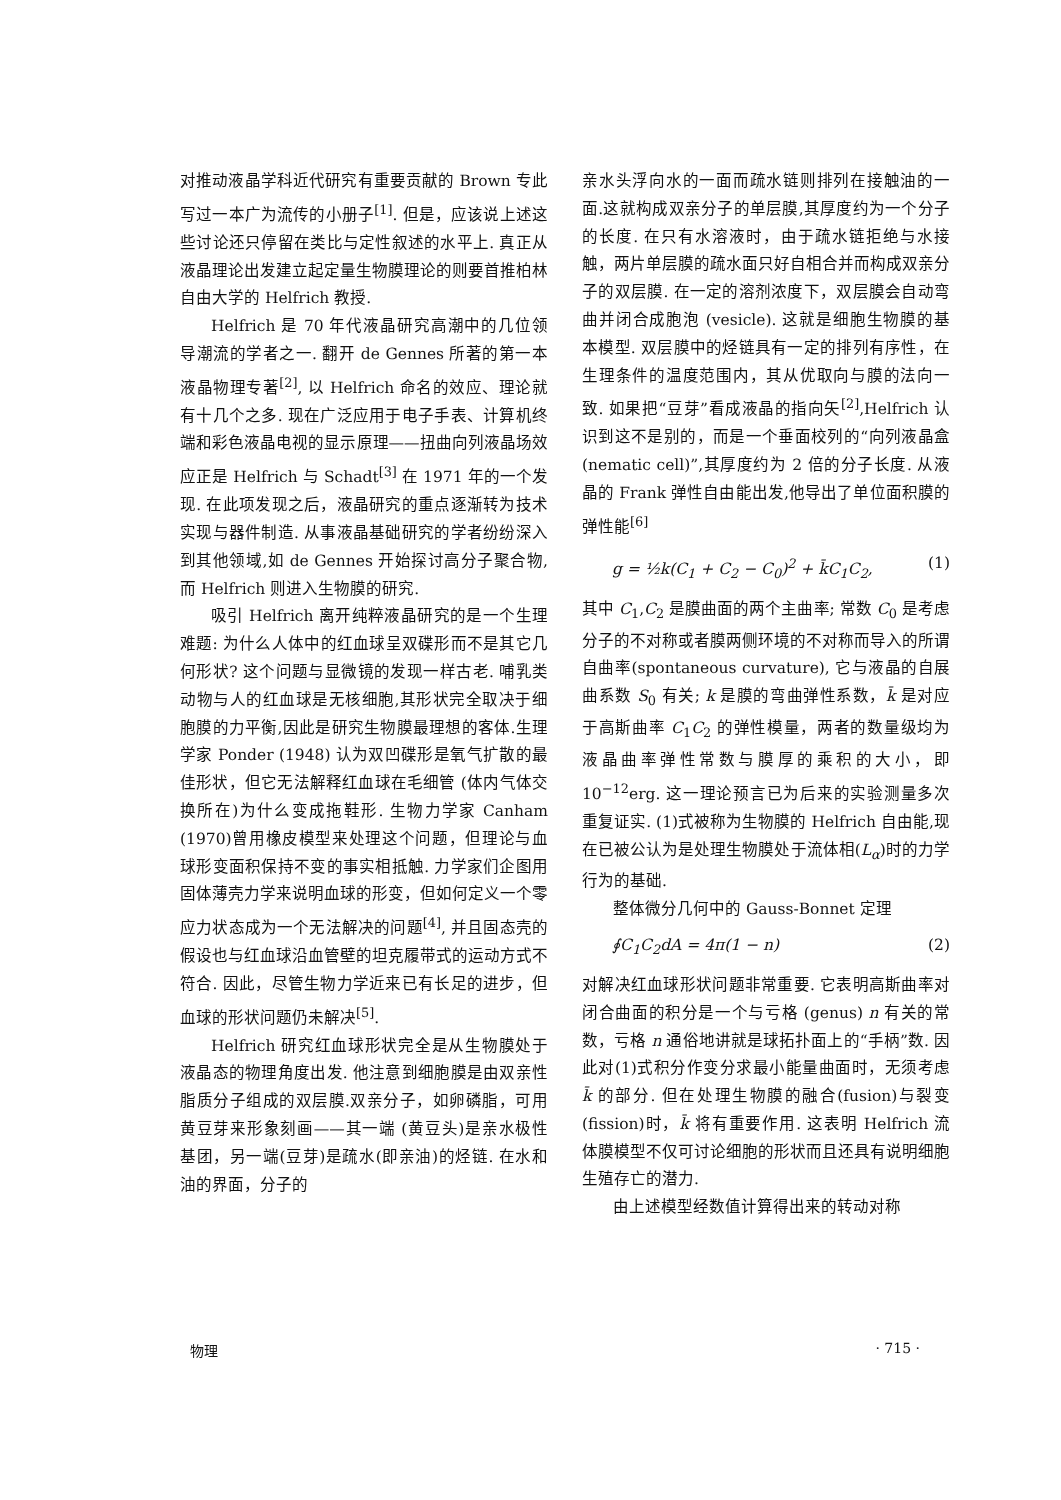对推动液晶学科近代研究有重要贡献的 Brown 专此写过一本广为流传的小册子<sup>[1]</sup>. 但是，应该说上述这些讨论还只停留在类比与定性叙述的水平上. 真正从液晶理论出发建立起定量生物膜理论的则要首推柏林自由大学的 Helfrich 教授.
Helfrich 是 70 年代液晶研究高潮中的几位领导潮流的学者之一. 翻开 de Gennes 所著的第一本液晶物理专著<sup>[2]</sup>, 以 Helfrich 命名的效应、理论就有十几个之多. 现在广泛应用于电子手表、计算机终端和彩色液晶电视的显示原理——扭曲向列液晶场效应正是 Helfrich 与 Schadt<sup>[3]</sup> 在 1971 年的一个发现. 在此项发现之后，液晶研究的重点逐渐转为技术实现与器件制造. 从事液晶基础研究的学者纷纷深入到其他领域,如 de Gennes 开始探讨高分子聚合物,而 Helfrich 则进入生物膜的研究.
吸引 Helfrich 离开纯粹液晶研究的是一个生理难题: 为什么人体中的红血球呈双碟形而不是其它几何形状? 这个问题与显微镜的发现一样古老. 哺乳类动物与人的红血球是无核细胞,其形状完全取决于细胞膜的力平衡,因此是研究生物膜最理想的客体.生理学家 Ponder (1948) 认为双凹碟形是氧气扩散的最佳形状，但它无法解释红血球在毛细管 (体内气体交换所在)为什么变成拖鞋形. 生物力学家 Canham (1970)曾用橡皮模型来处理这个问题，但理论与血球形变面积保持不变的事实相抵触. 力学家们企图用固体薄壳力学来说明血球的形变，但如何定义一个零应力状态成为一个无法解决的问题<sup>[4]</sup>, 并且固态壳的假设也与红血球沿血管壁的坦克履带式的运动方式不符合. 因此，尽管生物力学近来已有长足的进步，但血球的形状问题仍未解决<sup>[5]</sup>.
Helfrich 研究红血球形状完全是从生物膜处于液晶态的物理角度出发. 他注意到细胞膜是由双亲性脂质分子组成的双层膜.双亲分子，如卵磷脂，可用黄豆芽来形象刻画——其一端 (黄豆头)是亲水极性基团，另一端(豆芽)是疏水(即亲油)的烃链. 在水和油的界面，分子的
亲水头浮向水的一面而疏水链则排列在接触油的一面.这就构成双亲分子的单层膜,其厚度约为一个分子的长度. 在只有水溶液时，由于疏水链拒绝与水接触，两片单层膜的疏水面只好自相合并而构成双亲分子的双层膜. 在一定的溶剂浓度下，双层膜会自动弯曲并闭合成胞泡 (vesicle). 这就是细胞生物膜的基本模型. 双层膜中的烃链具有一定的排列有序性，在生理条件的温度范围内，其从优取向与膜的法向一致. 如果把“豆芽”看成液晶的指向矢<sup>[2]</sup>,Helfrich 认识到这不是别的，而是一个垂面校列的“向列液晶盒 (nematic cell)”,其厚度约为 2 倍的分子长度. 从液晶的 Frank 弹性自由能出发,他导出了单位面积膜的弹性能<sup>[6]</sup>
g = ½k(C<sub>1</sub> + C<sub>2</sub> − C<sub>0</sub>)<sup>2</sup> + k̄C<sub>1</sub>C<sub>2</sub>, (1)
其中 C<sub>1</sub>,C<sub>2</sub> 是膜曲面的两个主曲率; 常数 C<sub>0</sub> 是考虑分子的不对称或者膜两侧环境的不对称而导入的所谓自曲率(spontaneous curvature), 它与液晶的自展曲系数 S<sub>0</sub> 有关; k 是膜的弯曲弹性系数，k̄ 是对应于高斯曲率 C<sub>1</sub>C<sub>2</sub> 的弹性模量，两者的数量级均为液晶曲率弹性常数与膜厚的乘积的大小，即 10<sup>−12</sup>erg. 这一理论预言已为后来的实验测量多次重复证实. (1)式被称为生物膜的 Helfrich 自由能,现在已被公认为是处理生物膜处于流体相(L<sub>α</sub>)时的力学行为的基础.
整体微分几何中的 Gauss-Bonnet 定理
∮C<sub>1</sub>C<sub>2</sub>dA = 4π(1 − n) (2)
对解决红血球形状问题非常重要. 它表明高斯曲率对闭合曲面的积分是一个与亏格 (genus) n 有关的常数，亏格 n 通俗地讲就是球拓扑面上的“手柄”数. 因此对(1)式积分作变分求最小能量曲面时，无须考虑 k̄ 的部分. 但在处理生物膜的融合(fusion)与裂变(fission)时，k̄ 将有重要作用. 这表明 Helfrich 流体膜模型不仅可讨论细胞的形状而且还具有说明细胞生殖存亡的潜力.
由上述模型经数值计算得出来的转动对称
物理 · 715 ·